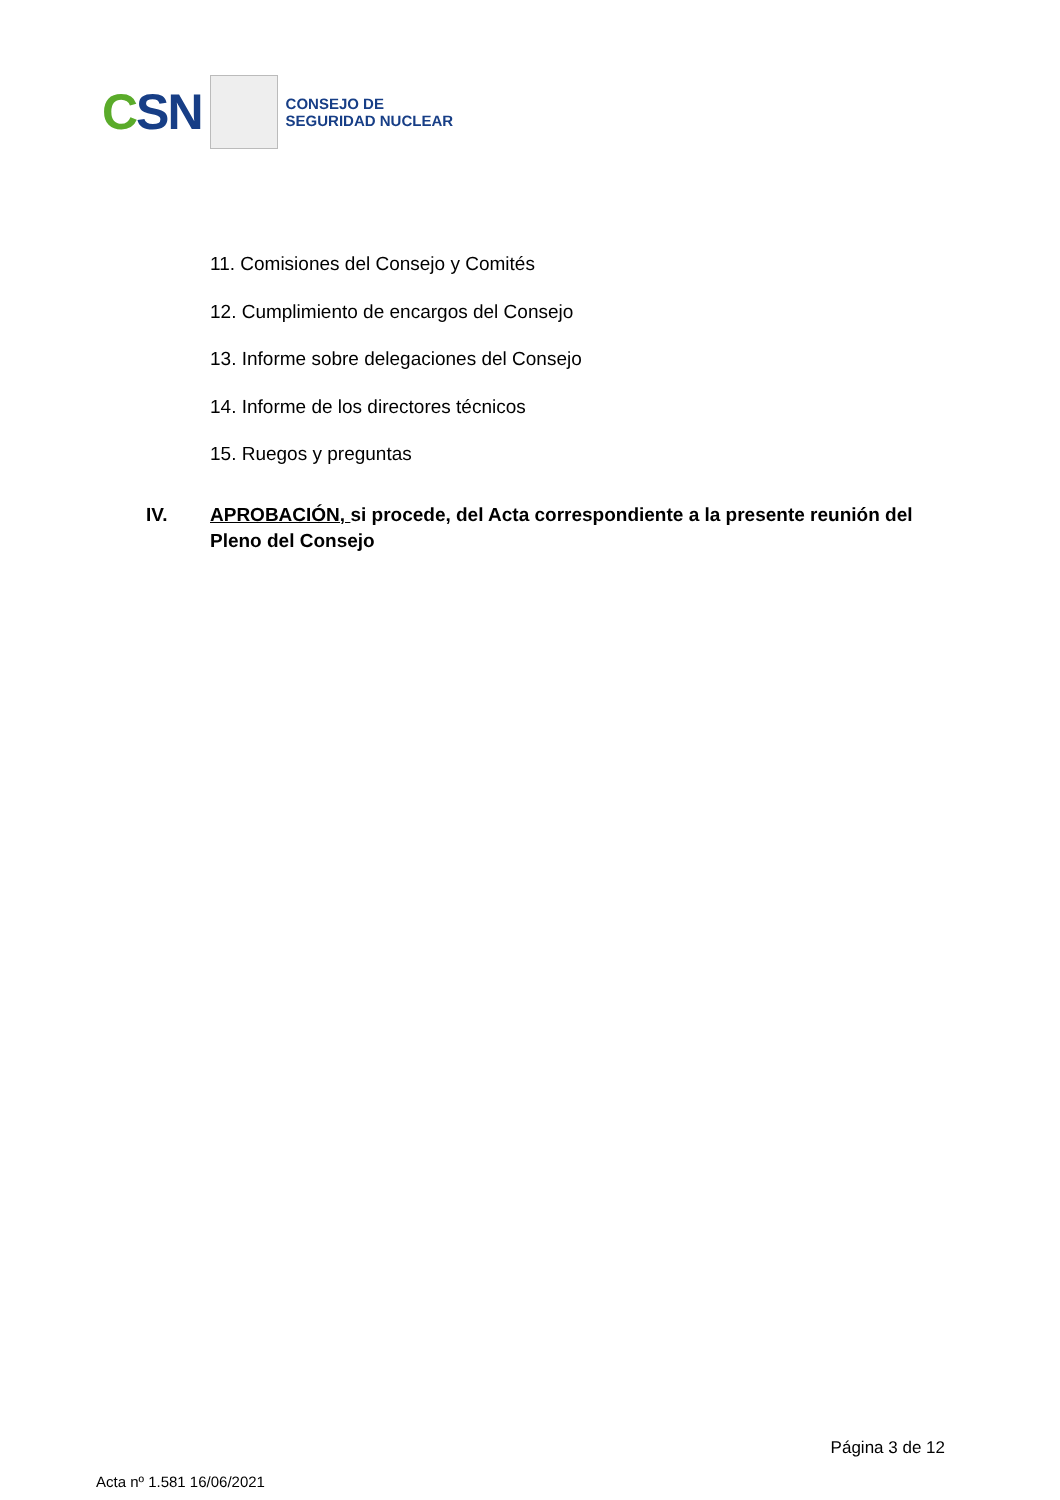CSN
CONSEJO DE
SEGURIDAD NUCLEAR
11. Comisiones del Consejo y Comités
12. Cumplimiento de encargos del Consejo
13. Informe sobre delegaciones del Consejo
14. Informe de los directores técnicos
15. Ruegos y preguntas
IV. APROBACIÓN, si procede, del Acta correspondiente a la presente reunión del Pleno del Consejo
Página 3 de 12
Acta nº 1.581 16/06/2021